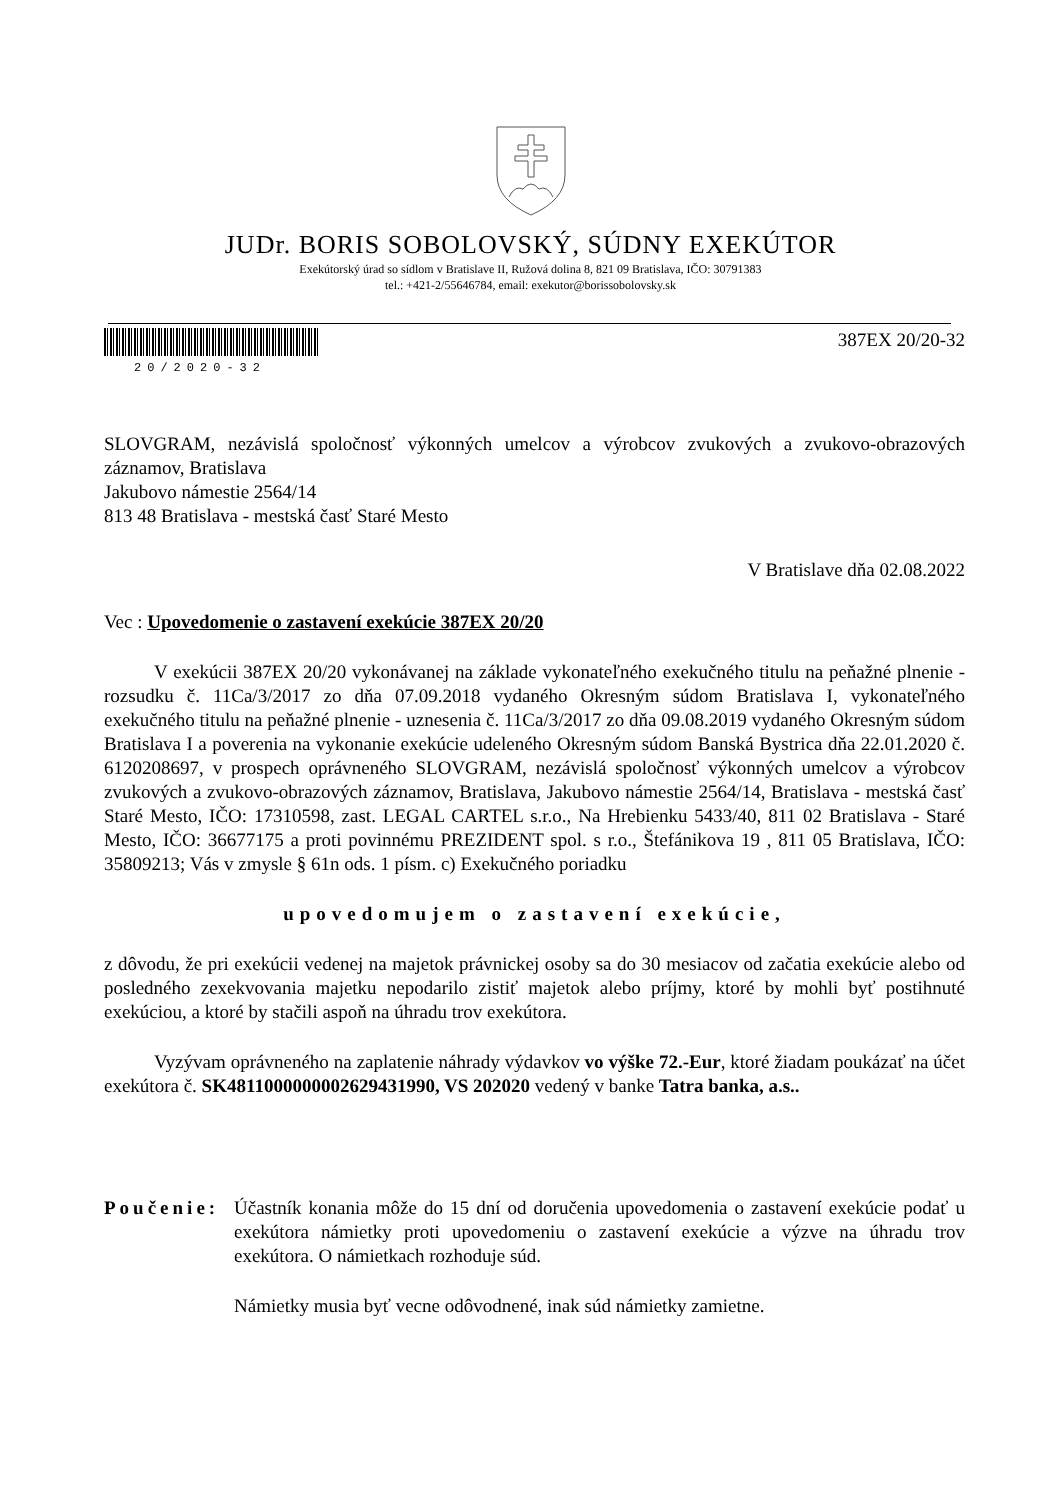JUDr. BORIS SOBOLOVSKÝ, SÚDNY EXEKÚTOR
Exekútorský úrad so sídlom v Bratislave II, Ružová dolina 8, 821 09 Bratislava, IČO: 30791383
tel.: +421-2/55646784, email: exekutor@borissobolovsky.sk
20/2020-32
387EX 20/20-32
SLOVGRAM, nezávislá spoločnosť výkonných umelcov a výrobcov zvukových a zvukovo-obrazových záznamov, Bratislava
Jakubovo námestie 2564/14
813 48 Bratislava - mestská časť Staré Mesto
V Bratislave dňa 02.08.2022
Vec : Upovedomenie o zastavení exekúcie 387EX 20/20
V exekúcii 387EX 20/20 vykonávanej na základe vykonateľného exekučného titulu na peňažné plnenie - rozsudku č. 11Ca/3/2017 zo dňa 07.09.2018 vydaného Okresným súdom Bratislava I, vykonateľného exekučného titulu na peňažné plnenie - uznesenia č. 11Ca/3/2017 zo dňa 09.08.2019 vydaného Okresným súdom Bratislava I a poverenia na vykonanie exekúcie udeleného Okresným súdom Banská Bystrica dňa 22.01.2020 č. 6120208697, v prospech oprávneného SLOVGRAM, nezávislá spoločnosť výkonných umelcov a výrobcov zvukových a zvukovo-obrazových záznamov, Bratislava, Jakubovo námestie 2564/14, Bratislava - mestská časť Staré Mesto, IČO: 17310598, zast. LEGAL CARTEL s.r.o., Na Hrebienku 5433/40, 811 02 Bratislava - Staré Mesto, IČO: 36677175 a proti povinnému PREZIDENT spol. s r.o., Štefánikova 19 , 811 05 Bratislava, IČO: 35809213; Vás v zmysle § 61n ods. 1 písm. c) Exekučného poriadku
upovedomujem o zastavení exekúcie,
z dôvodu, že pri exekúcii vedenej na majetok právnickej osoby sa do 30 mesiacov od začatia exekúcie alebo od posledného zexekvovania majetku nepodarilo zistiť majetok alebo príjmy, ktoré by mohli byť postihnuté exekúciou, a ktoré by stačili aspoň na úhradu trov exekútora.
Vyzývam oprávneného na zaplatenie náhrady výdavkov vo výške 72.-Eur, ktoré žiadam poukázať na účet exekútora č. SK4811000000002629431990, VS 202020 vedený v banke Tatra banka, a.s..
Poučenie:
Účastník konania môže do 15 dní od doručenia upovedomenia o zastavení exekúcie podať u exekútora námietky proti upovedomeniu o zastavení exekúcie a výzve na úhradu trov exekútora. O námietkach rozhoduje súd.
Námietky musia byť vecne odôvodnené, inak súd námietky zamietne.